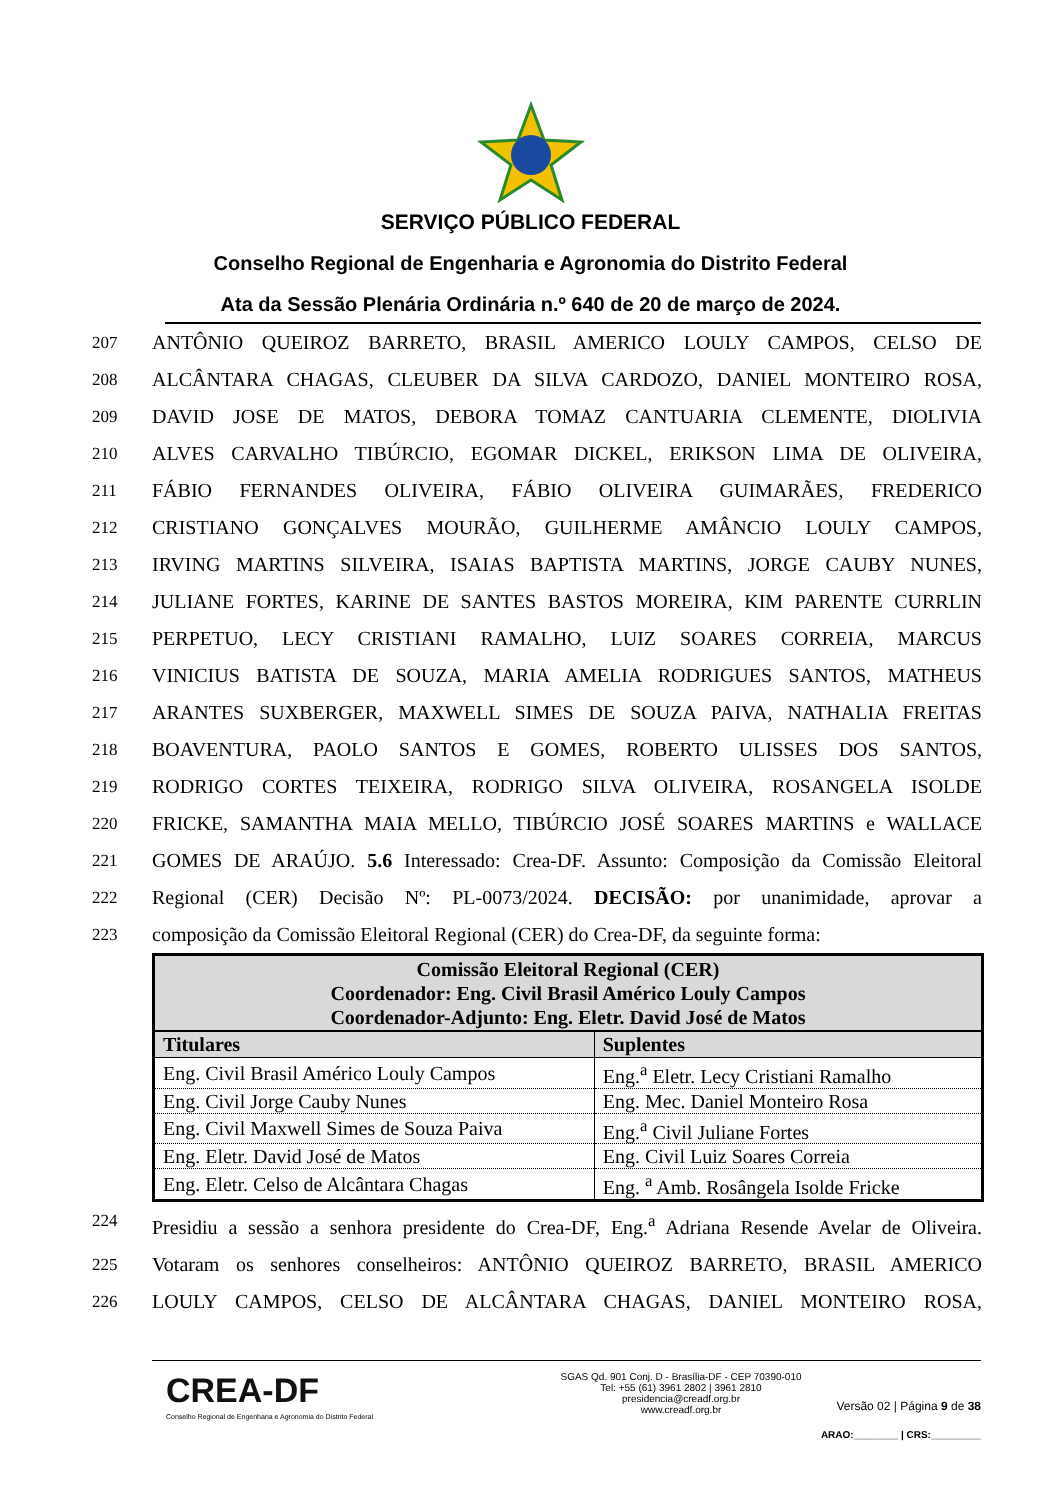SERVIÇO PÚBLICO FEDERAL
Conselho Regional de Engenharia e Agronomia do Distrito Federal
Ata da Sessão Plenária Ordinária n.º 640 de 20 de março de 2024.
207 ANTÔNIO QUEIROZ BARRETO, BRASIL AMERICO LOULY CAMPOS, CELSO DE
208 ALCÂNTARA CHAGAS, CLEUBER DA SILVA CARDOZO, DANIEL MONTEIRO ROSA,
209 DAVID JOSE DE MATOS, DEBORA TOMAZ CANTUARIA CLEMENTE, DIOLIVIA
210 ALVES CARVALHO TIBÚRCIO, EGOMAR DICKEL, ERIKSON LIMA DE OLIVEIRA,
211 FÁBIO FERNANDES OLIVEIRA, FÁBIO OLIVEIRA GUIMARÃES, FREDERICO
212 CRISTIANO GONÇALVES MOURÃO, GUILHERME AMÂNCIO LOULY CAMPOS,
213 IRVING MARTINS SILVEIRA, ISAIAS BAPTISTA MARTINS, JORGE CAUBY NUNES,
214 JULIANE FORTES, KARINE DE SANTES BASTOS MOREIRA, KIM PARENTE CURRLIN
215 PERPETUO, LECY CRISTIANI RAMALHO, LUIZ SOARES CORREIA, MARCUS
216 VINICIUS BATISTA DE SOUZA, MARIA AMELIA RODRIGUES SANTOS, MATHEUS
217 ARANTES SUXBERGER, MAXWELL SIMES DE SOUZA PAIVA, NATHALIA FREITAS
218 BOAVENTURA, PAOLO SANTOS E GOMES, ROBERTO ULISSES DOS SANTOS,
219 RODRIGO CORTES TEIXEIRA, RODRIGO SILVA OLIVEIRA, ROSANGELA ISOLDE
220 FRICKE, SAMANTHA MAIA MELLO, TIBÚRCIO JOSÉ SOARES MARTINS e WALLACE
221 GOMES DE ARAÚJO. 5.6 Interessado: Crea-DF. Assunto: Composição da Comissão Eleitoral
222 Regional (CER) Decisão Nº: PL-0073/2024. DECISÃO: por unanimidade, aprovar a
223 composição da Comissão Eleitoral Regional (CER) do Crea-DF, da seguinte forma:
| Comissão Eleitoral Regional (CER) Coordenador: Eng. Civil Brasil Américo Louly Campos Coordenador-Adjunto: Eng. Eletr. David José de Matos | |
| --- | --- |
| Titulares | Suplentes |
| Eng. Civil Brasil Américo Louly Campos | Eng.<sup>a</sup> Eletr. Lecy Cristiani Ramalho |
| Eng. Civil Jorge Cauby Nunes | Eng. Mec. Daniel Monteiro Rosa |
| Eng. Civil Maxwell Simes de Souza Paiva | Eng.<sup>a</sup> Civil Juliane Fortes |
| Eng. Eletr. David José de Matos | Eng. Civil Luiz Soares Correia |
| Eng. Eletr. Celso de Alcântara Chagas | Eng. <sup>a</sup> Amb. Rosângela Isolde Fricke |
224 Presidiu a sessão a senhora presidente do Crea-DF, Eng.<sup>a</sup> Adriana Resende Avelar de Oliveira.
225 Votaram os senhores conselheiros: ANTÔNIO QUEIROZ BARRETO, BRASIL AMERICO
226 LOULY CAMPOS, CELSO DE ALCÂNTARA CHAGAS, DANIEL MONTEIRO ROSA,
CREA-DF
Conselho Regional de Engenharia e Agronomia do Distrito Federal
SGAS Qd. 901 Conj. D - Brasília-DF - CEP 70390-010
Tel: +55 (61) 3961 2802 | 3961 2810
presidencia@creadf.org.br
www.creadf.org.br
Versão 02 | Página 9 de 38
ARAO:________ | CRS:_________